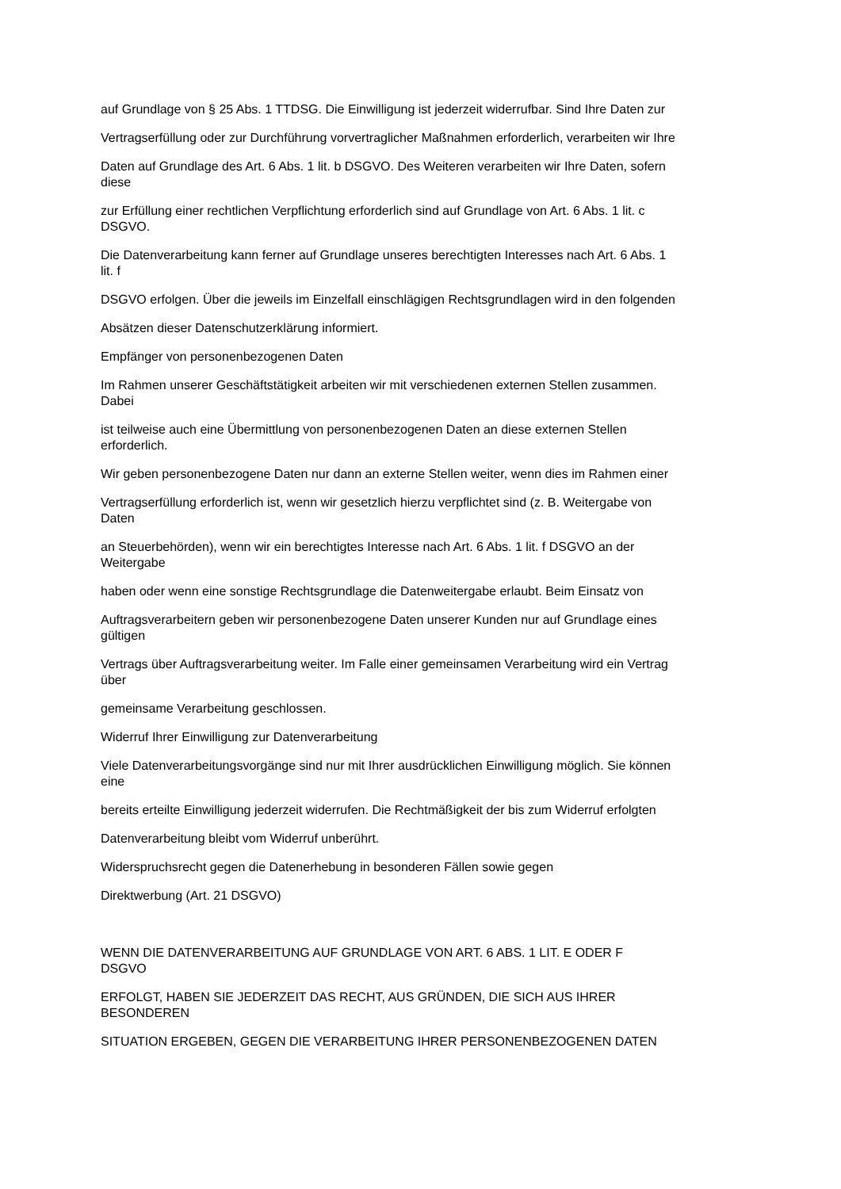auf Grundlage von § 25 Abs. 1 TTDSG. Die Einwilligung ist jederzeit widerrufbar. Sind Ihre Daten zur
Vertragserfüllung oder zur Durchführung vorvertraglicher Maßnahmen erforderlich, verarbeiten wir Ihre
Daten auf Grundlage des Art. 6 Abs. 1 lit. b DSGVO. Des Weiteren verarbeiten wir Ihre Daten, sofern
diese
zur Erfüllung einer rechtlichen Verpflichtung erforderlich sind auf Grundlage von Art. 6 Abs. 1 lit. c
DSGVO.
Die Datenverarbeitung kann ferner auf Grundlage unseres berechtigten Interesses nach Art. 6 Abs. 1
lit. f
DSGVO erfolgen. Über die jeweils im Einzelfall einschlägigen Rechtsgrundlagen wird in den folgenden
Absätzen dieser Datenschutzerklärung informiert.
Empfänger von personenbezogenen Daten
Im Rahmen unserer Geschäftstätigkeit arbeiten wir mit verschiedenen externen Stellen zusammen.
Dabei
ist teilweise auch eine Übermittlung von personenbezogenen Daten an diese externen Stellen
erforderlich.
Wir geben personenbezogene Daten nur dann an externe Stellen weiter, wenn dies im Rahmen einer
Vertragserfüllung erforderlich ist, wenn wir gesetzlich hierzu verpflichtet sind (z. B. Weitergabe von
Daten
an Steuerbehörden), wenn wir ein berechtigtes Interesse nach Art. 6 Abs. 1 lit. f DSGVO an der
Weitergabe
haben oder wenn eine sonstige Rechtsgrundlage die Datenweitergabe erlaubt. Beim Einsatz von
Auftragsverarbeitern geben wir personenbezogene Daten unserer Kunden nur auf Grundlage eines
gültigen
Vertrags über Auftragsverarbeitung weiter. Im Falle einer gemeinsamen Verarbeitung wird ein Vertrag
über
gemeinsame Verarbeitung geschlossen.
Widerruf Ihrer Einwilligung zur Datenverarbeitung
Viele Datenverarbeitungsvorgänge sind nur mit Ihrer ausdrücklichen Einwilligung möglich. Sie können
eine
bereits erteilte Einwilligung jederzeit widerrufen. Die Rechtmäßigkeit der bis zum Widerruf erfolgten
Datenverarbeitung bleibt vom Widerruf unberührt.
Widerspruchsrecht gegen die Datenerhebung in besonderen Fällen sowie gegen
Direktwerbung (Art. 21 DSGVO)
WENN DIE DATENVERARBEITUNG AUF GRUNDLAGE VON ART. 6 ABS. 1 LIT. E ODER F
DSGVO
ERFOLGT, HABEN SIE JEDERZEIT DAS RECHT, AUS GRÜNDEN, DIE SICH AUS IHRER
BESONDEREN
SITUATION ERGEBEN, GEGEN DIE VERARBEITUNG IHRER PERSONENBEZOGENEN DATEN